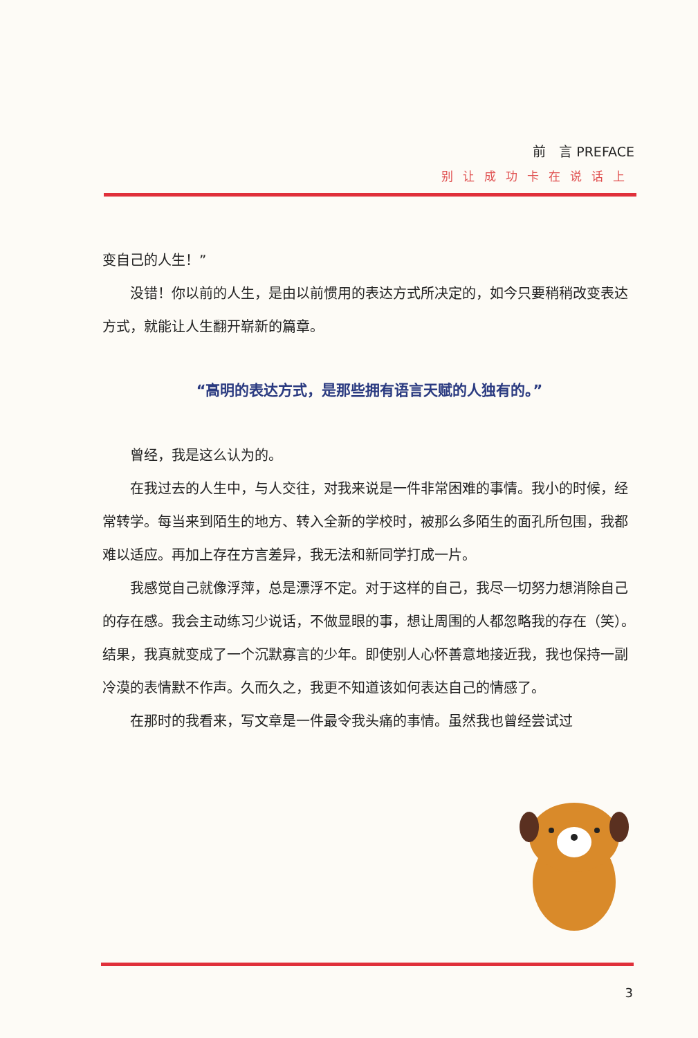前　言 PREFACE
别让成功卡在说话上
变自己的人生！”
没错！你以前的人生，是由以前惯用的表达方式所决定的，如今只要稍稍改变表达方式，就能让人生翻开崭新的篇章。
“高明的表达方式，是那些拥有语言天赋的人独有的。”
曾经，我是这么认为的。
在我过去的人生中，与人交往，对我来说是一件非常困难的事情。我小的时候，经常转学。每当来到陌生的地方、转入全新的学校时，被那么多陌生的面孔所包围，我都难以适应。再加上存在方言差异，我无法和新同学打成一片。
我感觉自己就像浮萍，总是漂浮不定。对于这样的自己，我尽一切努力想消除自己的存在感。我会主动练习少说话，不做显眼的事，想让周围的人都忽略我的存在（笑）。结果，我真就变成了一个沉默寡言的少年。即使别人心怀善意地接近我，我也保持一副冷漠的表情默不作声。久而久之，我更不知道该如何表达自己的情感了。
在那时的我看来，写文章是一件最令我头痛的事情。虽然我也曾经尝试过
3